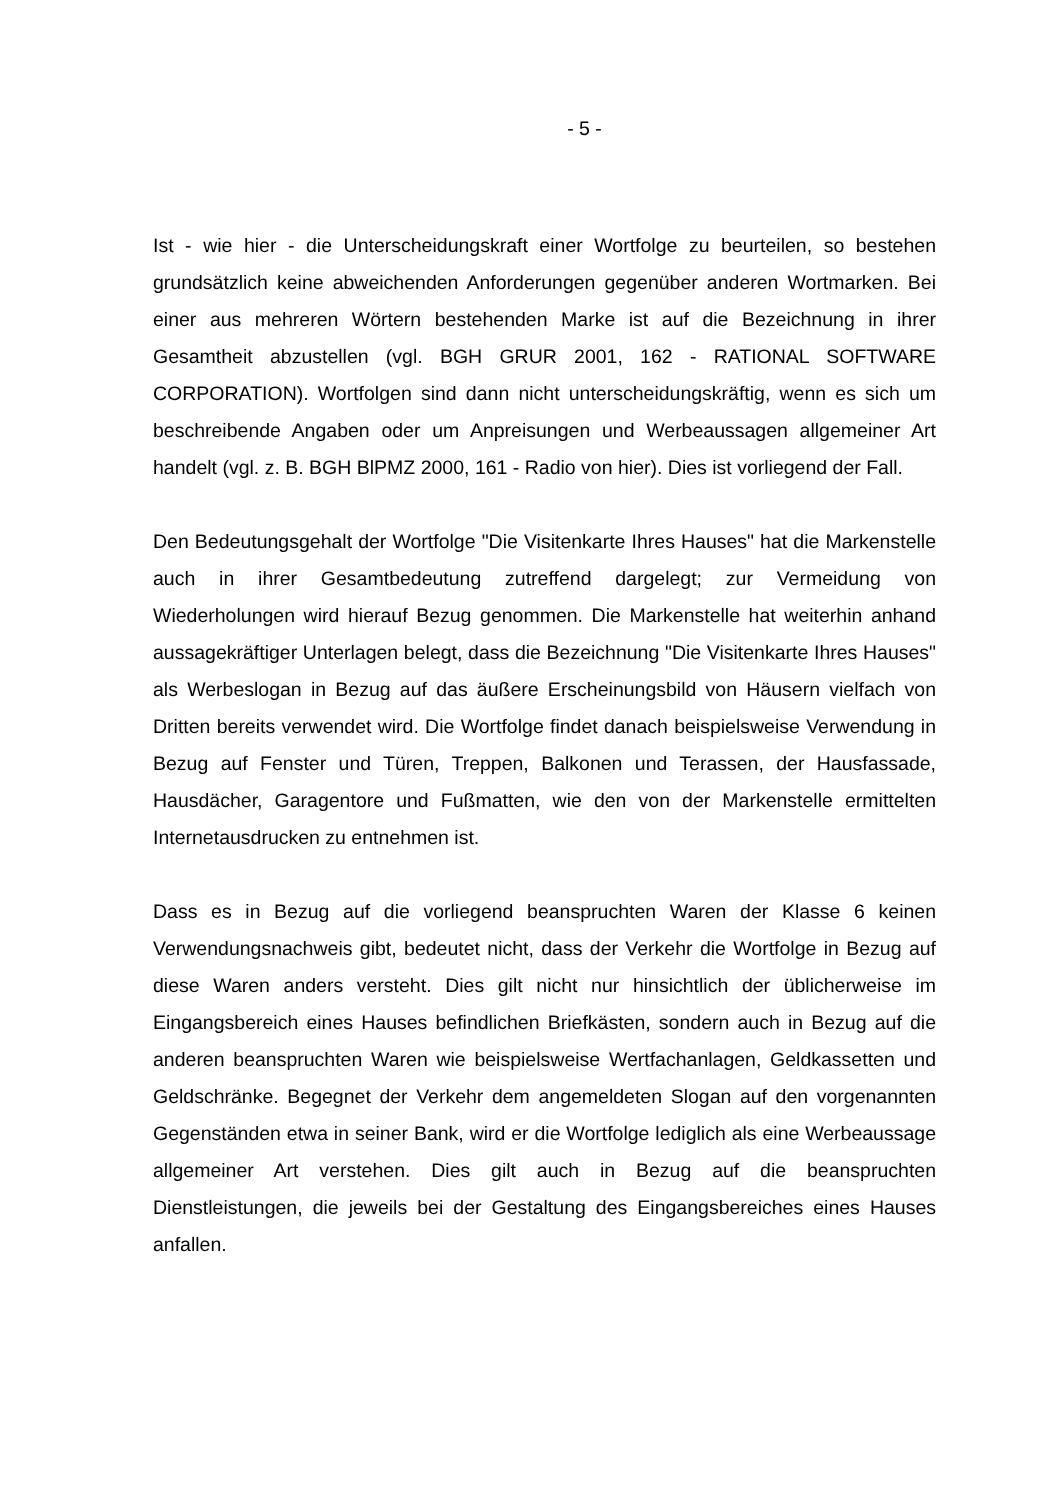- 5 -
Ist - wie hier - die Unterscheidungskraft einer Wortfolge zu beurteilen, so bestehen grundsätzlich keine abweichenden Anforderungen gegenüber anderen Wortmarken. Bei einer aus mehreren Wörtern bestehenden Marke ist auf die Bezeichnung in ihrer Gesamtheit abzustellen (vgl. BGH GRUR 2001, 162 - RATIONAL SOFTWARE CORPORATION). Wortfolgen sind dann nicht unterscheidungskräftig, wenn es sich um beschreibende Angaben oder um Anpreisungen und Werbeaussagen allgemeiner Art handelt (vgl. z. B. BGH BlPMZ 2000, 161 - Radio von hier). Dies ist vorliegend der Fall.
Den Bedeutungsgehalt der Wortfolge "Die Visitenkarte Ihres Hauses" hat die Markenstelle auch in ihrer Gesamtbedeutung zutreffend dargelegt; zur Vermeidung von Wiederholungen wird hierauf Bezug genommen. Die Markenstelle hat weiterhin anhand aussagekräftiger Unterlagen belegt, dass die Bezeichnung "Die Visitenkarte Ihres Hauses" als Werbeslogan in Bezug auf das äußere Erscheinungsbild von Häusern vielfach von Dritten bereits verwendet wird. Die Wortfolge findet danach beispielsweise Verwendung in Bezug auf Fenster und Türen, Treppen, Balkonen und Terassen, der Hausfassade, Hausdächer, Garagentore und Fußmatten, wie den von der Markenstelle ermittelten Internetausdrucken zu entnehmen ist.
Dass es in Bezug auf die vorliegend beanspruchten Waren der Klasse 6 keinen Verwendungsnachweis gibt, bedeutet nicht, dass der Verkehr die Wortfolge in Bezug auf diese Waren anders versteht. Dies gilt nicht nur hinsichtlich der üblicherweise im Eingangsbereich eines Hauses befindlichen Briefkästen, sondern auch in Bezug auf die anderen beanspruchten Waren wie beispielsweise Wertfachanlagen, Geldkassetten und Geldschränke. Begegnet der Verkehr dem angemeldeten Slogan auf den vorgenannten Gegenständen etwa in seiner Bank, wird er die Wortfolge lediglich als eine Werbeaussage allgemeiner Art verstehen. Dies gilt auch in Bezug auf die beanspruchten Dienstleistungen, die jeweils bei der Gestaltung des Eingangsbereiches eines Hauses anfallen.